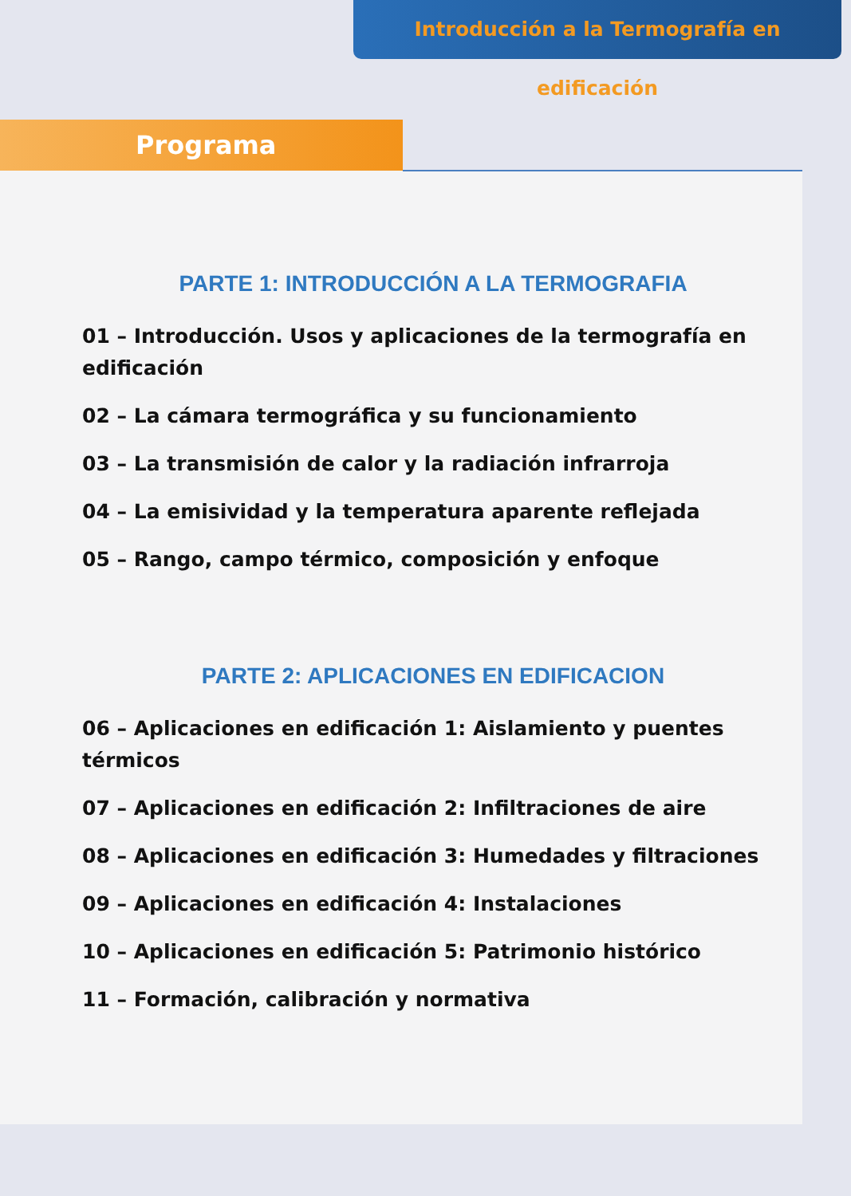Introducción a la Termografía en edificación
Programa
PARTE 1: INTRODUCCIÓN A LA TERMOGRAFIA
01 – Introducción. Usos y aplicaciones de la termografía en edificación
02 – La cámara termográfica y su funcionamiento
03 – La transmisión de calor y la radiación infrarroja
04 – La emisividad y la temperatura aparente reflejada
05 – Rango, campo térmico, composición y enfoque
PARTE 2: APLICACIONES EN EDIFICACION
06 – Aplicaciones en edificación 1: Aislamiento y puentes térmicos
07 – Aplicaciones en edificación 2: Infiltraciones de aire
08 – Aplicaciones en edificación 3: Humedades y filtraciones
09 – Aplicaciones en edificación 4: Instalaciones
10 – Aplicaciones en edificación 5: Patrimonio histórico
11 – Formación, calibración y normativa